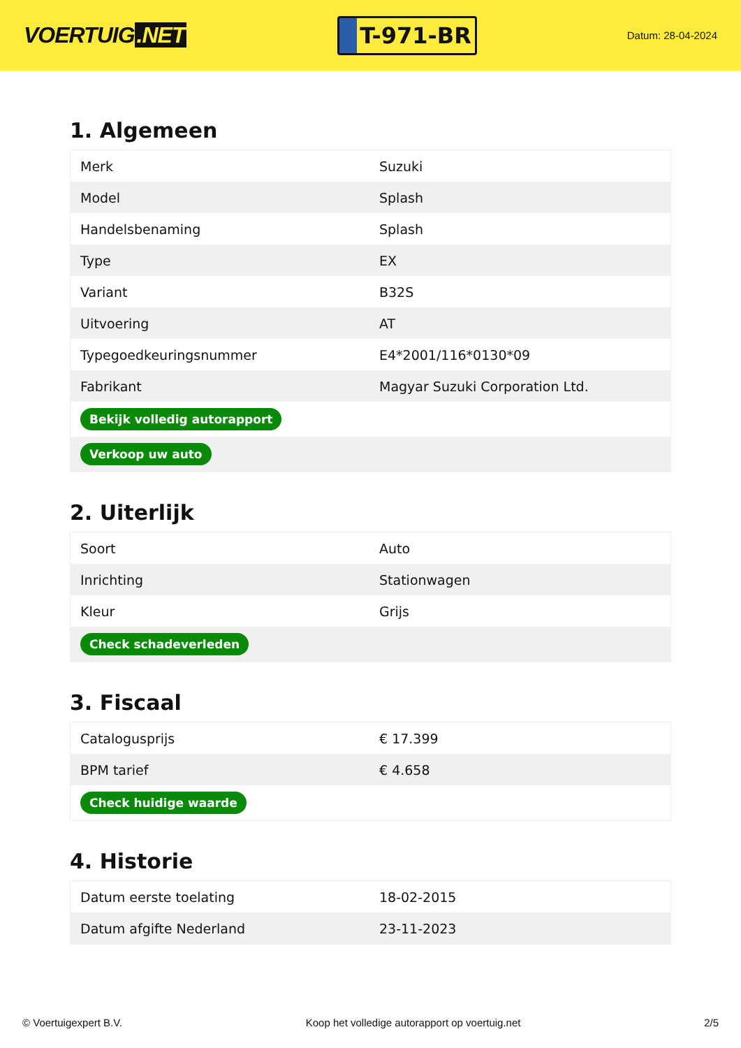VOERTUIG.NET
T-971-BR
Datum: 28-04-2024
1. Algemeen
| Merk | Suzuki |
| Model | Splash |
| Handelsbenaming | Splash |
| Type | EX |
| Variant | B32S |
| Uitvoering | AT |
| Typegoedkeuringsnummer | E4*2001/116*0130*09 |
| Fabrikant | Magyar Suzuki Corporation Ltd. |
| Bekijk volledig autorapport | |
| Verkoop uw auto | |
2. Uiterlijk
| Soort | Auto |
| Inrichting | Stationwagen |
| Kleur | Grijs |
| Check schadeverleden | |
3. Fiscaal
| Catalogusprijs | € 17.399 |
| BPM tarief | € 4.658 |
| Check huidige waarde | |
4. Historie
| Datum eerste toelating | 18-02-2015 |
| Datum afgifte Nederland | 23-11-2023 |
© Voertuigexpert B.V. Koop het volledige autorapport op voertuig.net 2/5